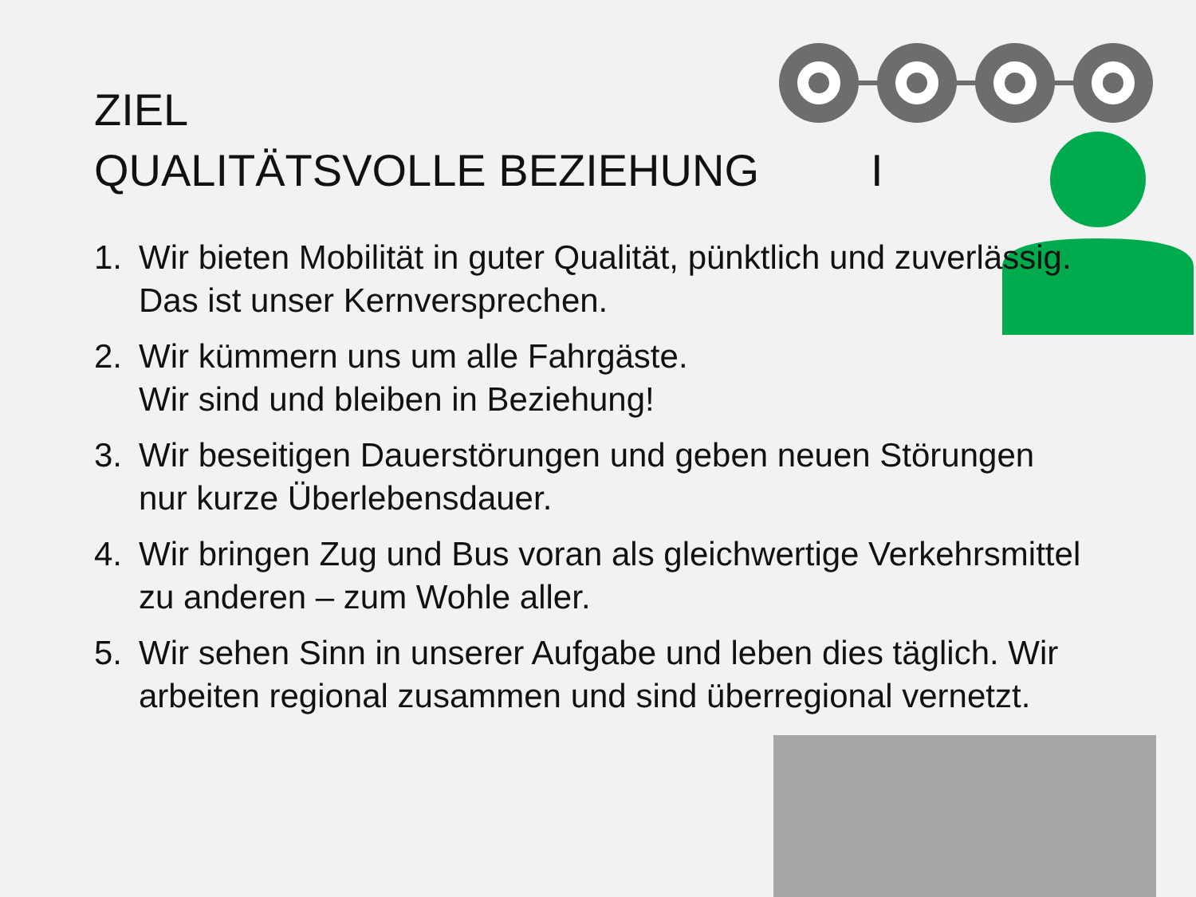ZIEL
QUALITÄTSVOLLE BEZIEHUNG I
1. Wir bieten Mobilität in guter Qualität, pünktlich und zuverlässig. Das ist unser Kernversprechen.
2. Wir kümmern uns um alle Fahrgäste.
Wir sind und bleiben in Beziehung!
3. Wir beseitigen Dauerstörungen und geben neuen Störungen nur kurze Überlebensdauer.
4. Wir bringen Zug und Bus voran als gleichwertige Verkehrsmittel zu anderen – zum Wohle aller.
5. Wir sehen Sinn in unserer Aufgabe und leben dies täglich. Wir arbeiten regional zusammen und sind überregional vernetzt.